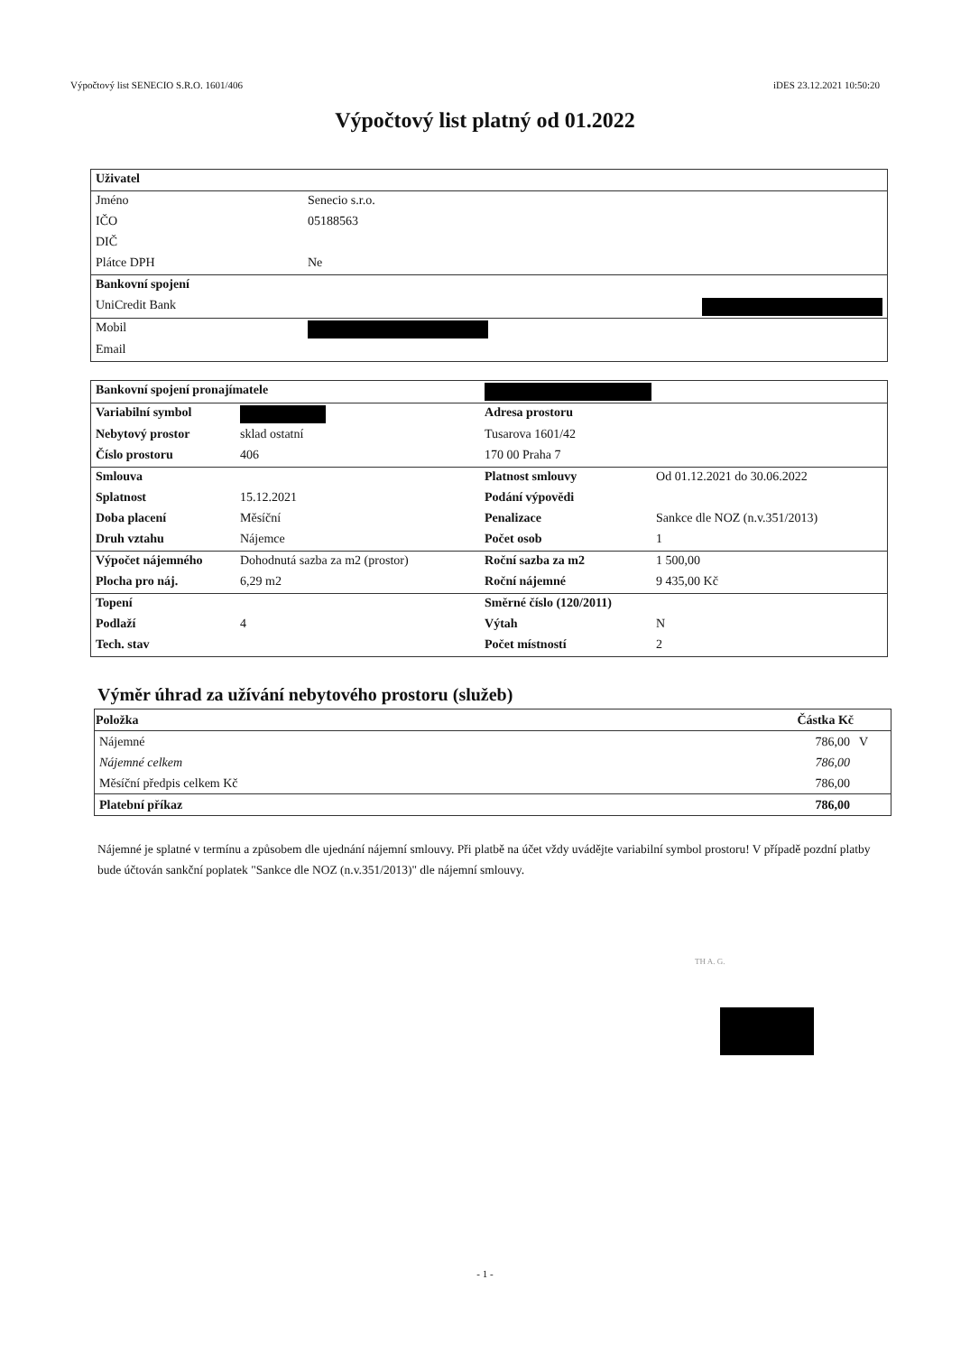Výpočtový list SENECIO S.R.O. 1601/406 iDES 23.12.2021 10:50:20
Výpočtový list platný od 01.2022
| Uživatel | |
| Jméno | Senecio s.r.o. |
| IČO | 05188563 |
| DIČ | |
| Plátce DPH | Ne |
| Bankovní spojení | |
| UniCredit Bank | |
| Mobil | |
| Email | |
| Bankovní spojení pronajímatele | | | |
| Variabilní symbol | | Adresa prostoru | |
| Nebytový prostor | sklad ostatní | Tusarova 1601/42 | |
| Číslo prostoru | 406 | 170 00 Praha 7 | |
| Smlouva | | Platnost smlouvy | Od 01.12.2021 do 30.06.2022 |
| Splatnost | 15.12.2021 | Podání výpovědi | |
| Doba placení | Měsíční | Penalizace | Sankce dle NOZ (n.v.351/2013) |
| Druh vztahu | Nájemce | Počet osob | 1 |
| Výpočet nájemného | Dohodnutá sazba za m2 (prostor) | Roční sazba za m2 | 1 500,00 |
| Plocha pro náj. | 6,29 m2 | Roční nájemné | 9 435,00 Kč |
| Topení | | Směrné číslo (120/2011) | |
| Podlaží | 4 | Výtah | N |
| Tech. stav | | Počet místností | 2 |
Výměr úhrad za užívání nebytového prostoru (služeb)
| Položka | Částka Kč | |
| Nájemné | 786,00 | V |
| Nájemné celkem | 786,00 | |
| Měsíční předpis celkem Kč | 786,00 | |
| Platební příkaz | 786,00 | |
Nájemné je splatné v termínu a způsobem dle ujednání nájemní smlouvy. Při platbě na účet vždy uvádějte variabilní symbol prostoru! V případě pozdní platby bude účtován sankční poplatek "Sankce dle NOZ (n.v.351/2013)" dle nájemní smlouvy.
TH A. G.
- 1 -